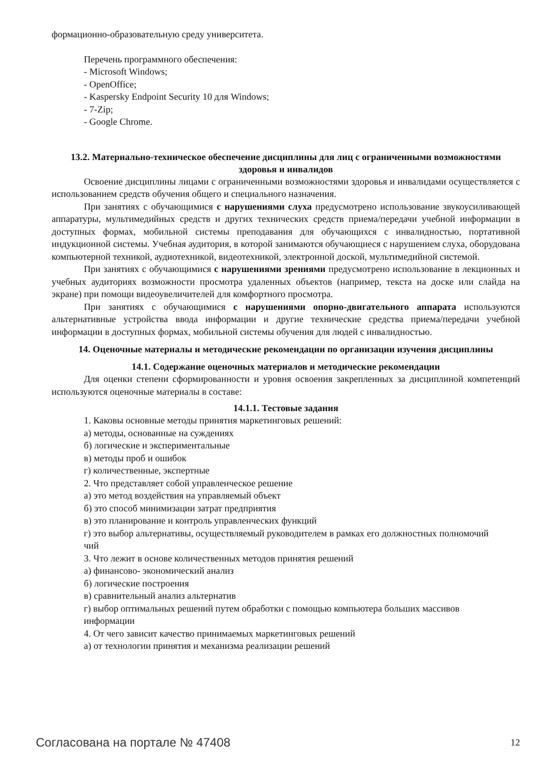формационно-образовательную среду университета.
Перечень программного обеспечения:
- Microsoft Windows;
- OpenOffice;
- Kaspersky Endpoint Security 10 для Windows;
- 7-Zip;
- Google Chrome.
13.2. Материально-техническое обеспечение дисциплины для лиц с ограниченными возможностями здоровья и инвалидов
Освоение дисциплины лицами с ограниченными возможностями здоровья и инвалидами осуществляется с использованием средств обучения общего и специального назначения.
При занятиях с обучающимися с нарушениями слуха предусмотрено использование звукоусиливающей аппаратуры, мультимедийных средств и других технических средств приема/передачи учебной информации в доступных формах, мобильной системы преподавания для обучающихся с инвалидностью, портативной индукционной системы. Учебная аудитория, в которой занимаются обучающиеся с нарушением слуха, оборудована компьютерной техникой, аудиотехникой, видеотехникой, электронной доской, мультимедийной системой.
При занятиях с обучающимися с нарушениями зрениями предусмотрено использование в лекционных и учебных аудиториях возможности просмотра удаленных объектов (например, текста на доске или слайда на экране) при помощи видеоувеличителей для комфортного просмотра.
При занятиях с обучающимися с нарушениями опорно-двигательного аппарата используются альтернативные устройства ввода информации и другие технические средства приема/передачи учебной информации в доступных формах, мобильной системы обучения для людей с инвалидностью.
14. Оценочные материалы и методические рекомендации по организации изучения дисциплины
14.1. Содержание оценочных материалов и методические рекомендации
Для оценки степени сформированности и уровня освоения закрепленных за дисциплиной компетенций используются оценочные материалы в составе:
14.1.1. Тестовые задания
1. Каковы основные методы принятия маркетинговых решений:
а) методы, основанные на суждениях
б) логические и экспериментальные
в) методы проб и ошибок
г) количественные, экспертные
2. Что представляет собой управленческое решение
а) это метод воздействия на управляемый объект
б) это способ минимизации затрат предприятия
в) это планирование и контроль управленческих функций
г) это выбор альтернативы, осуществляемый руководителем в рамках его должностных полномочий
чий
3. Что лежит в основе количественных методов принятия решений
а) финансово- экономический анализ
б) логические построения
в) сравнительный анализ альтернатив
г) выбор оптимальных решений путем обработки с помощью компьютера больших массивов
информации
4. От чего зависит качество принимаемых маркетинговых решений
а) от технологии принятия и механизма реализации решений
Согласована на портале № 47408 12